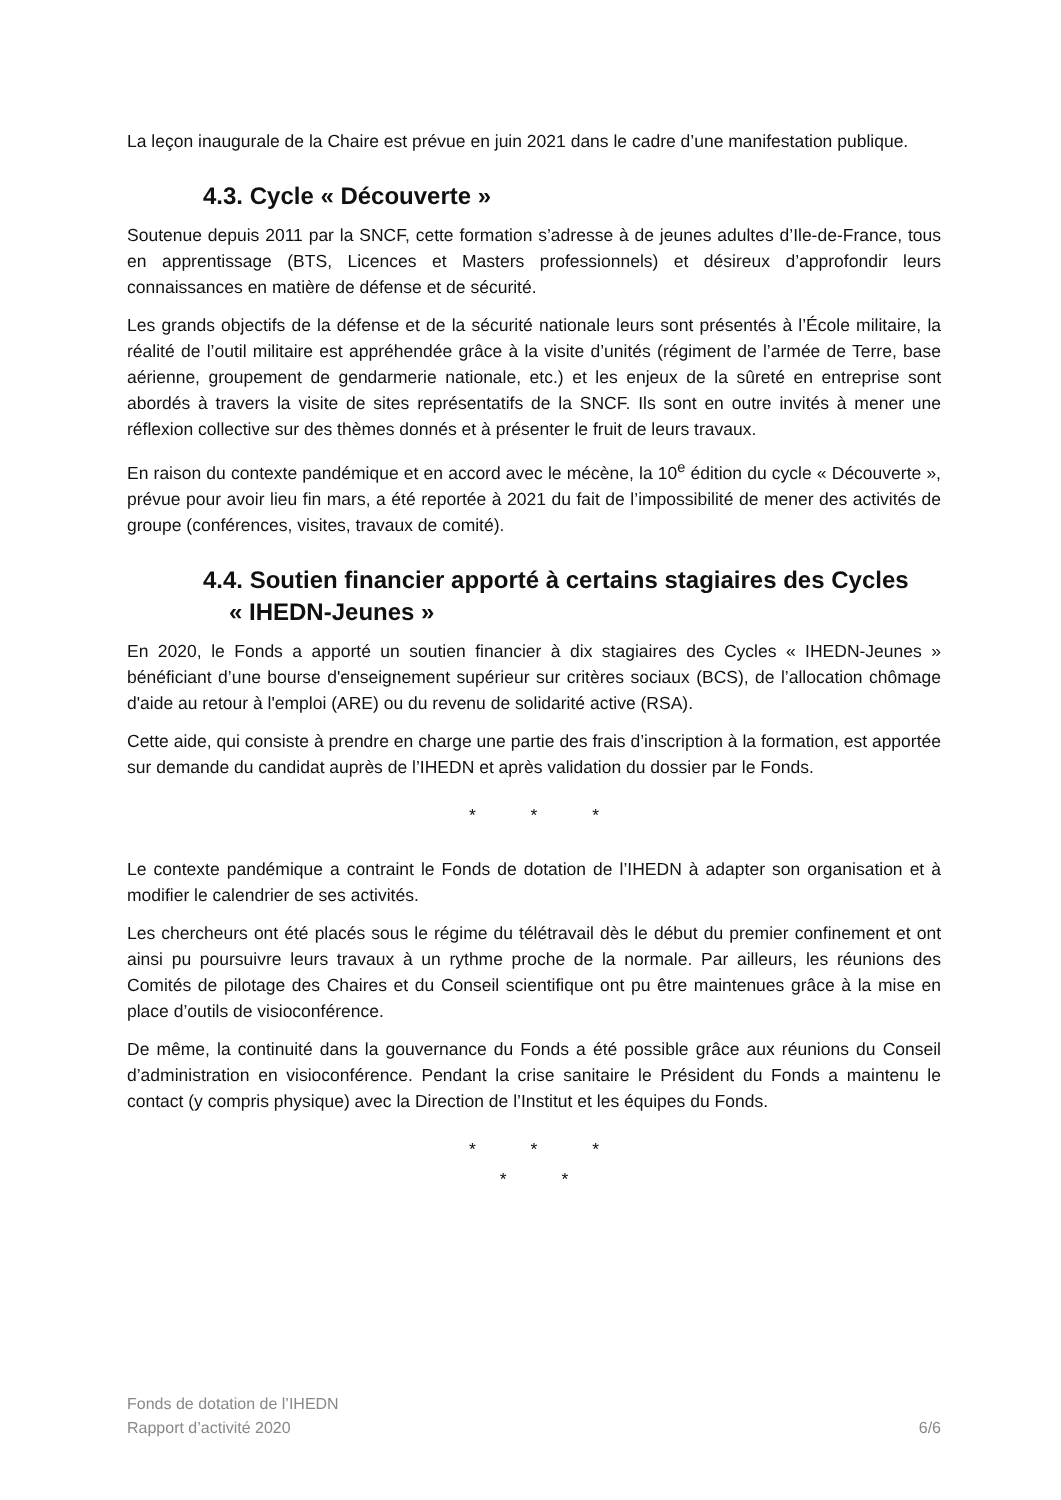La leçon inaugurale de la Chaire est prévue en juin 2021 dans le cadre d’une manifestation publique.
4.3. Cycle « Découverte »
Soutenue depuis 2011 par la SNCF, cette formation s’adresse à de jeunes adultes d’Ile-de-France, tous en apprentissage (BTS, Licences et Masters professionnels) et désireux d’approfondir leurs connaissances en matière de défense et de sécurité.
Les grands objectifs de la défense et de la sécurité nationale leurs sont présentés à l’École militaire, la réalité de l’outil militaire est appréhendée grâce à la visite d’unités (régiment de l’armée de Terre, base aérienne, groupement de gendarmerie nationale, etc.) et les enjeux de la sûreté en entreprise sont abordés à travers la visite de sites représentatifs de la SNCF. Ils sont en outre invités à mener une réflexion collective sur des thèmes donnés et à présenter le fruit de leurs travaux.
En raison du contexte pandémique et en accord avec le mécène, la 10<sup>e</sup> édition du cycle « Découverte », prévue pour avoir lieu fin mars, a été reportée à 2021 du fait de l’impossibilité de mener des activités de groupe (conférences, visites, travaux de comité).
4.4. Soutien financier apporté à certains stagiaires des Cycles
« IHEDN-Jeunes »
En 2020, le Fonds a apporté un soutien financier à dix stagiaires des Cycles « IHEDN-Jeunes » bénéficiant d’une bourse d'enseignement supérieur sur critères sociaux (BCS), de l’allocation chômage d'aide au retour à l'emploi (ARE) ou du revenu de solidarité active (RSA).
Cette aide, qui consiste à prendre en charge une partie des frais d’inscription à la formation, est apportée sur demande du candidat auprès de l’IHEDN et après validation du dossier par le Fonds.
* * *
Le contexte pandémique a contraint le Fonds de dotation de l’IHEDN à adapter son organisation et à modifier le calendrier de ses activités.
Les chercheurs ont été placés sous le régime du télétravail dès le début du premier confinement et ont ainsi pu poursuivre leurs travaux à un rythme proche de la normale. Par ailleurs, les réunions des Comités de pilotage des Chaires et du Conseil scientifique ont pu être maintenues grâce à la mise en place d’outils de visioconférence.
De même, la continuité dans la gouvernance du Fonds a été possible grâce aux réunions du Conseil d’administration en visioconférence. Pendant la crise sanitaire le Président du Fonds a maintenu le contact (y compris physique) avec la Direction de l’Institut et les équipes du Fonds.
* * *
* *
Fonds de dotation de l’IHEDN
Rapport d’activité 2020
6/6